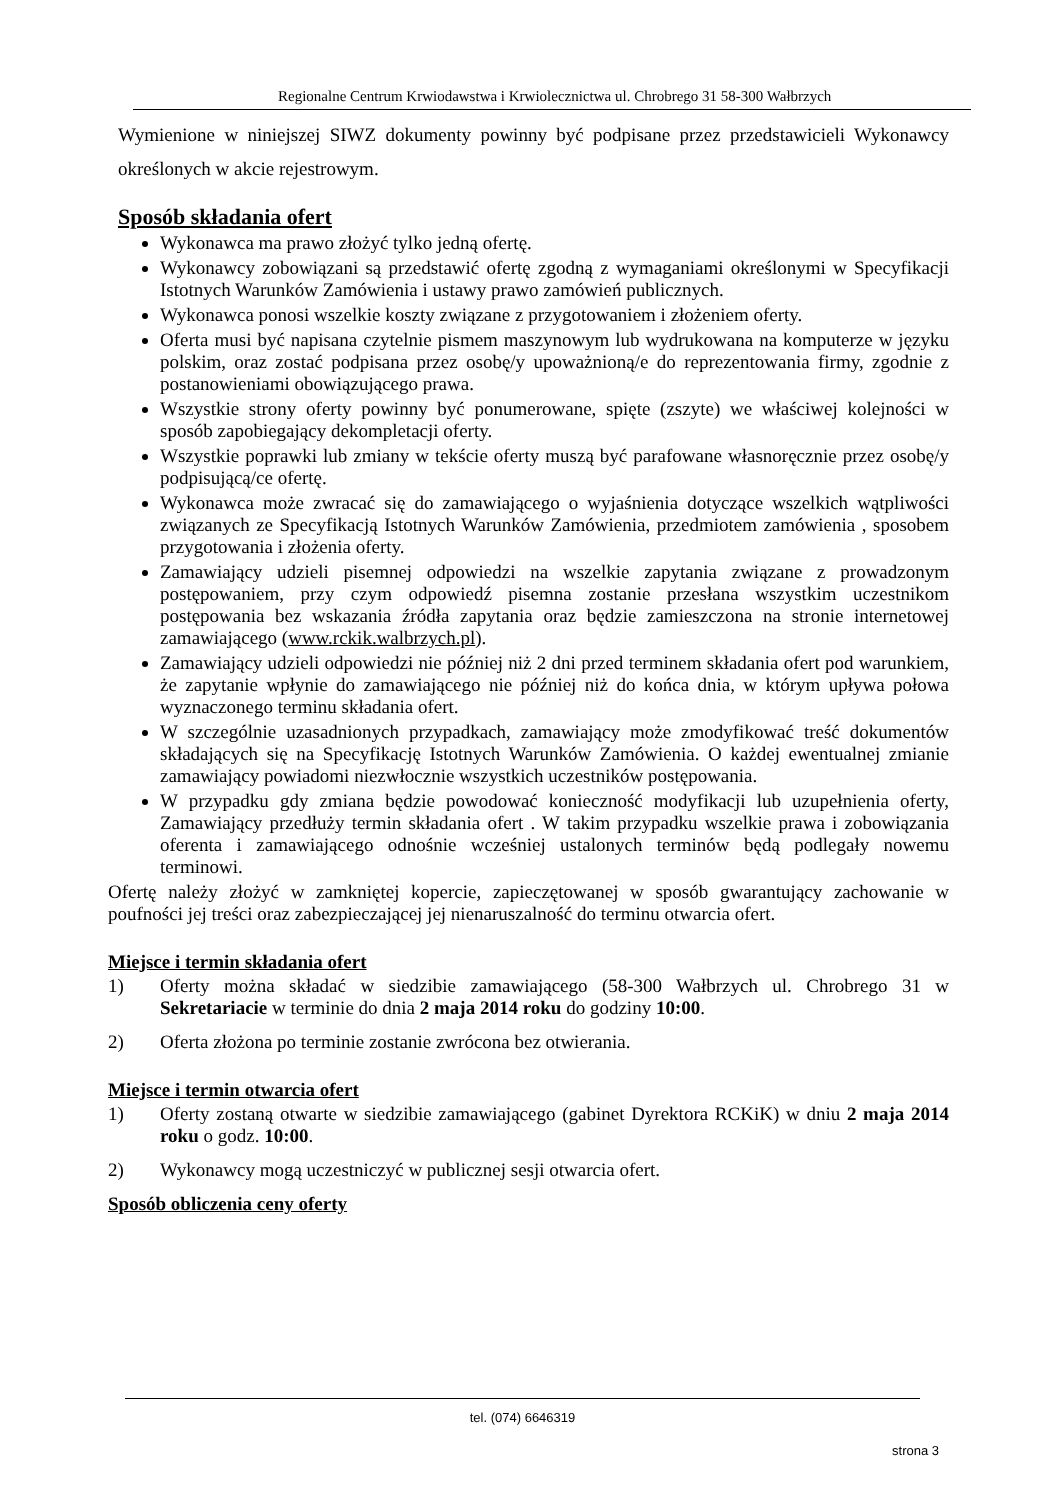Regionalne Centrum Krwiodawstwa i Krwiolecznictwa ul. Chrobrego 31 58-300 Wałbrzych
Wymienione w niniejszej SIWZ dokumenty powinny być podpisane przez przedstawicieli Wykonawcy określonych w akcie rejestrowym.
Sposób składania ofert
Wykonawca ma prawo złożyć tylko jedną ofertę.
Wykonawcy zobowiązani są przedstawić ofertę zgodną z wymaganiami określonymi w Specyfikacji Istotnych Warunków Zamówienia i ustawy prawo zamówień publicznych.
Wykonawca ponosi wszelkie koszty związane z przygotowaniem i złożeniem oferty.
Oferta musi być napisana czytelnie pismem maszynowym lub wydrukowana na komputerze w języku polskim, oraz zostać podpisana przez osobę/y upoważnioną/e do reprezentowania firmy, zgodnie z postanowieniami obowiązującego prawa.
Wszystkie strony oferty powinny być ponumerowane, spięte (zszyte) we właściwej kolejności w sposób zapobiegający dekompletacji oferty.
Wszystkie poprawki lub zmiany w tekście oferty muszą być parafowane własnoręcznie przez osobę/y podpisującą/ce ofertę.
Wykonawca może zwracać się do zamawiającego o wyjaśnienia dotyczące wszelkich wątpliwości związanych ze Specyfikacją Istotnych Warunków Zamówienia, przedmiotem zamówienia , sposobem przygotowania i złożenia oferty.
Zamawiający udzieli pisemnej odpowiedzi na wszelkie zapytania związane z prowadzonym postępowaniem, przy czym odpowiedź pisemna zostanie przesłana wszystkim uczestnikom postępowania bez wskazania źródła zapytania oraz będzie zamieszczona na stronie internetowej zamawiającego (www.rckik.walbrzych.pl).
Zamawiający udzieli odpowiedzi nie później niż 2 dni przed terminem składania ofert pod warunkiem, że zapytanie wpłynie do zamawiającego nie później niż do końca dnia, w którym upływa połowa wyznaczonego terminu składania ofert.
W szczególnie uzasadnionych przypadkach, zamawiający może zmodyfikować treść dokumentów składających się na Specyfikację Istotnych Warunków Zamówienia. O każdej ewentualnej zmianie zamawiający powiadomi niezwłocznie wszystkich uczestników postępowania.
W przypadku gdy zmiana będzie powodować konieczność modyfikacji lub uzupełnienia oferty, Zamawiający przedłuży termin składania ofert . W takim przypadku wszelkie prawa i zobowiązania oferenta i zamawiającego odnośnie wcześniej ustalonych terminów będą podlegały nowemu terminowi.
Ofertę należy złożyć w zamkniętej kopercie, zapieczętowanej w sposób gwarantujący zachowanie w poufności jej treści oraz zabezpieczającej jej nienaruszalność do terminu otwarcia ofert.
Miejsce i termin składania ofert
1) Oferty można składać w siedzibie zamawiającego (58-300 Wałbrzych ul. Chrobrego 31 w Sekretariacie w terminie do dnia 2 maja 2014 roku do godziny 10:00.
2) Oferta złożona po terminie zostanie zwrócona bez otwierania.
Miejsce i termin otwarcia ofert
1) Oferty zostaną otwarte w siedzibie zamawiającego (gabinet Dyrektora RCKiK) w dniu 2 maja 2014 roku o godz. 10:00.
2) Wykonawcy mogą uczestniczyć w publicznej sesji otwarcia ofert.
Sposób obliczenia ceny oferty
tel. (074) 6646319
strona 3